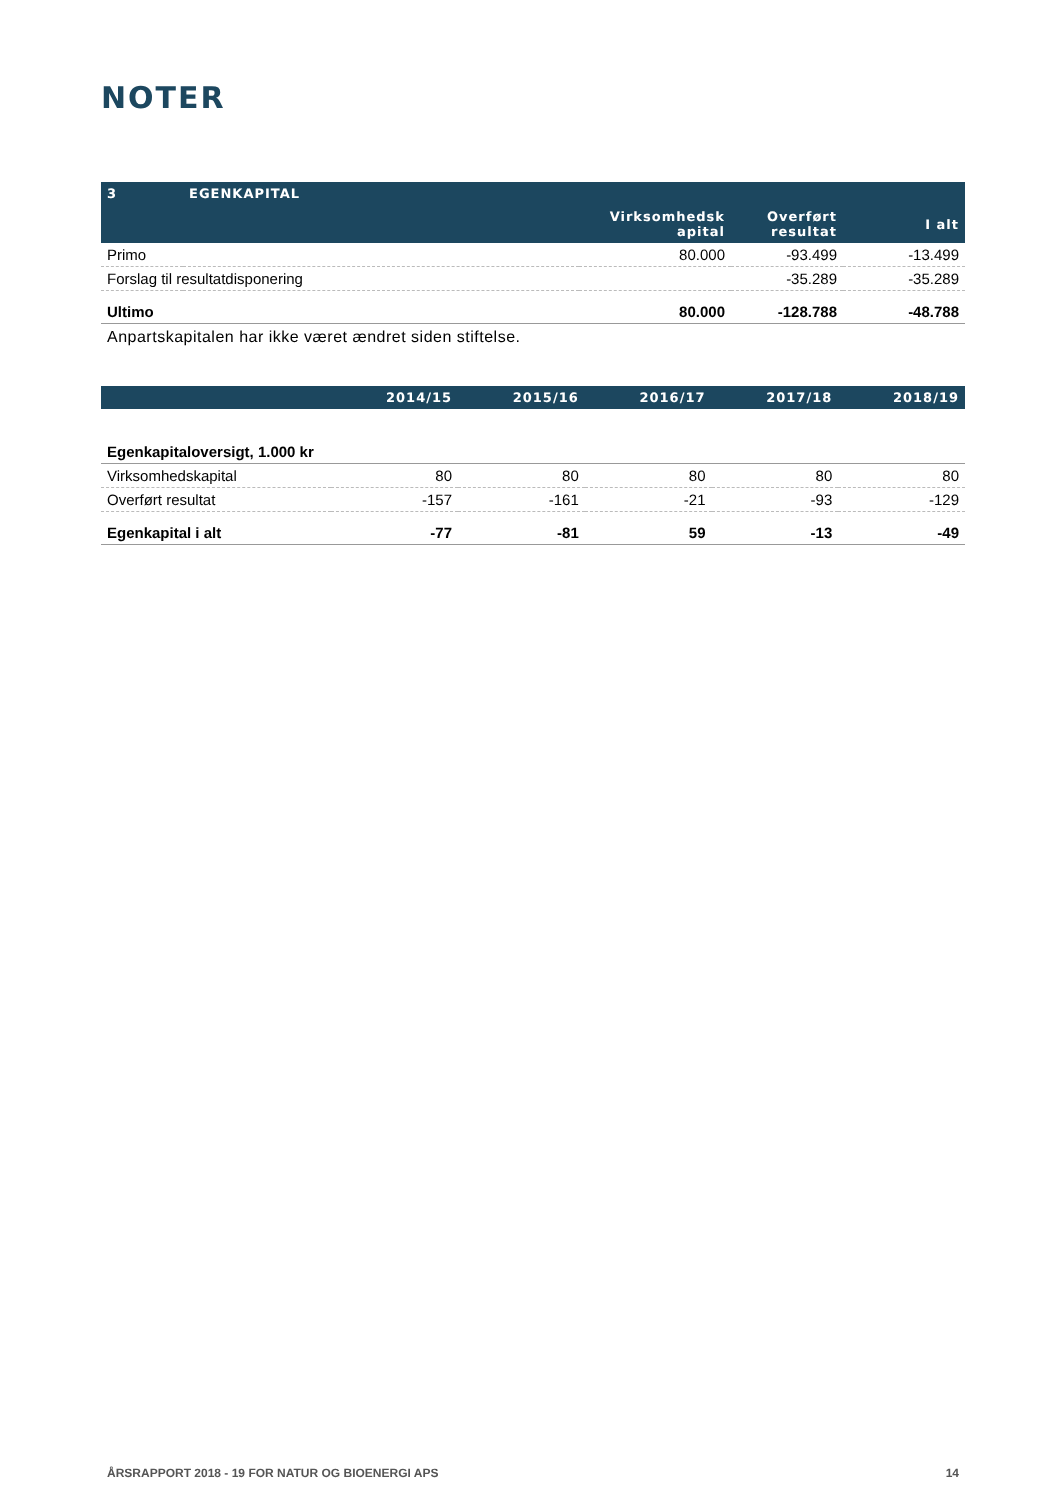NOTER
| 3 | EGENKAPITAL | | | |
| --- | --- | --- | --- | --- |
| | | Virksomhedsk apital | Overført resultat | I alt |
| Primo | | 80.000 | -93.499 | -13.499 |
| Forslag til resultatdisponering | | | -35.289 | -35.289 |
| Ultimo | | 80.000 | -128.788 | -48.788 |
Anpartskapitalen har ikke været ændret siden stiftelse.
| | 2014/15 | 2015/16 | 2016/17 | 2017/18 | 2018/19 |
| --- | --- | --- | --- | --- | --- |
| Egenkapitaloversigt, 1.000 kr | | | | | |
| Virksomhedskapital | 80 | 80 | 80 | 80 | 80 |
| Overført resultat | -157 | -161 | -21 | -93 | -129 |
| Egenkapital i alt | -77 | -81 | 59 | -13 | -49 |
ÅRSRAPPORT 2018 - 19 FOR NATUR OG BIOENERGI APS 14